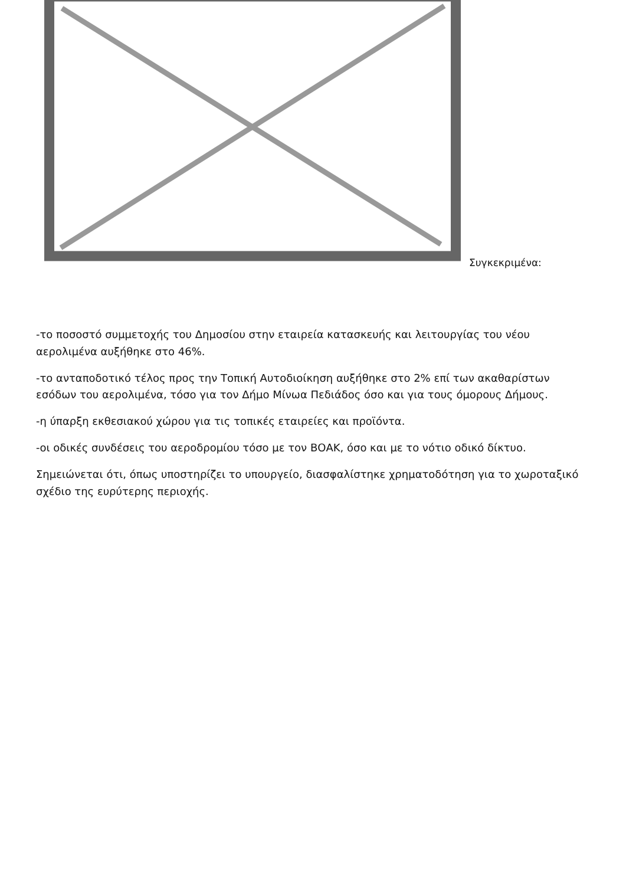Συγκεκριμένα:
-το ποσοστό συμμετοχής του Δημοσίου στην εταιρεία κατασκευής και λειτουργίας του νέου αερολιμένα αυξήθηκε στο 46%.
-το ανταποδοτικό τέλος προς την Τοπική Αυτοδιοίκηση αυξήθηκε στο 2% επί των ακαθαρίστων εσόδων του αερολιμένα, τόσο για τον Δήμο Μίνωα Πεδιάδος όσο και για τους όμορους Δήμους.
-η ύπαρξη εκθεσιακού χώρου για τις τοπικές εταιρείες και προϊόντα.
-οι οδικές συνδέσεις του αεροδρομίου τόσο με τον ΒΟΑΚ, όσο και με το νότιο οδικό δίκτυο.
Σημειώνεται ότι, όπως υποστηρίζει το υπουργείο, διασφαλίστηκε χρηματοδότηση για το χωροταξικό σχέδιο της ευρύτερης περιοχής.